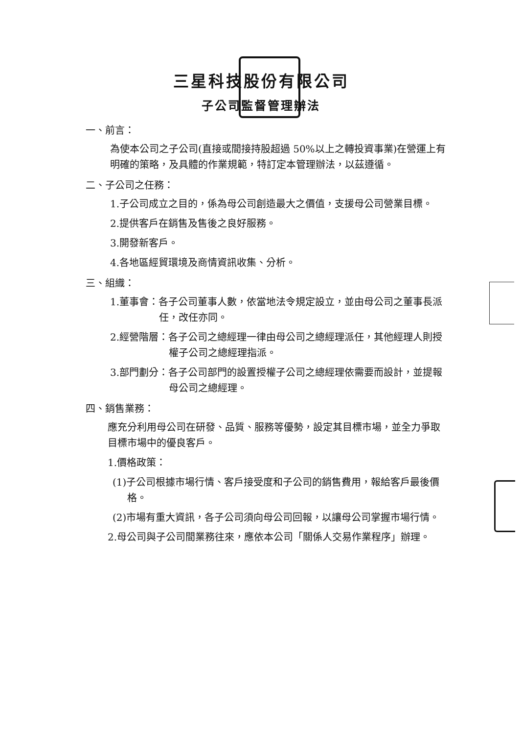三星科技股份有限公司
子公司監督管理辦法
一、前言：
為使本公司之子公司(直接或間接持股超過 50%以上之轉投資事業)在營運上有明確的策略，及具體的作業規範，特訂定本管理辦法，以茲遵循。
二、子公司之任務：
1.子公司成立之目的，係為母公司創造最大之價值，支援母公司營業目標。
2.提供客戶在銷售及售後之良好服務。
3.開發新客戶。
4.各地區經貿環境及商情資訊收集、分析。
三、組織：
1.董事會：各子公司董事人數，依當地法令規定設立，並由母公司之董事長派任，改任亦同。
2.經營階層：各子公司之總經理一律由母公司之總經理派任，其他經理人則授權子公司之總經理指派。
3.部門劃分：各子公司部門的設置授權子公司之總經理依需要而設計，並提報母公司之總經理。
四、銷售業務：
應充分利用母公司在研發、品質、服務等優勢，設定其目標市場，並全力爭取目標市場中的優良客戶。
1.價格政策：
(1)子公司根據市場行情、客戶接受度和子公司的銷售費用，報給客戶最後價格。
(2)市場有重大資訊，各子公司須向母公司回報，以讓母公司掌握市場行情。
2.母公司與子公司間業務往來，應依本公司「關係人交易作業程序」辦理。